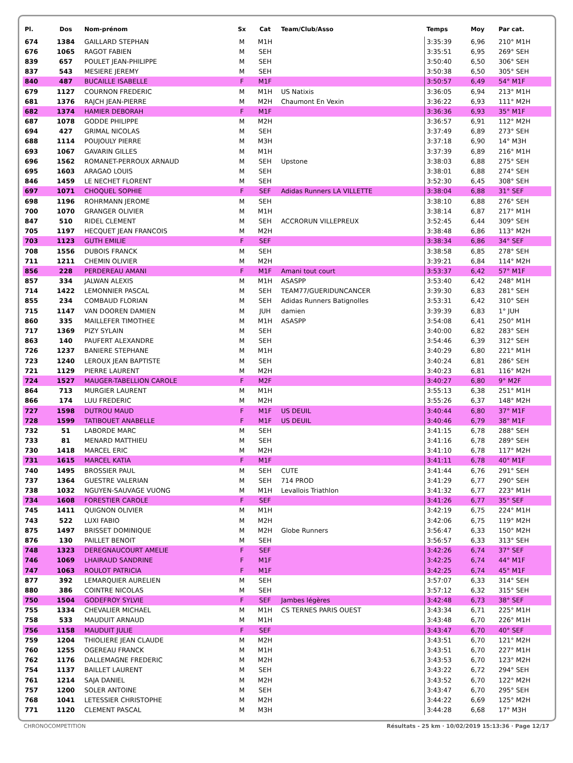| Pl. | Dos | Nom-prénom | Sx | Cat | Team/Club/Asso | Temps | Moy | Par cat. |
| --- | --- | --- | --- | --- | --- | --- | --- | --- |
| 674 | 1384 | GAILLARD STEPHAN | M | M1H | | 3:35:39 | 6,96 | 210° M1H |
| 676 | 1065 | RAGOT FABIEN | M | SEH | | 3:35:51 | 6,95 | 269° SEH |
| 839 | 657 | POULET JEAN-PHILIPPE | M | SEH | | 3:50:40 | 6,50 | 306° SEH |
| 837 | 543 | MESIERE JEREMY | M | SEH | | 3:50:38 | 6,50 | 305° SEH |
| 840 | 487 | BUCAILLE ISABELLE | F | M1F | | 3:50:57 | 6,49 | 54° M1F |
| 679 | 1127 | COURNON FREDERIC | M | M1H | US Natixis | 3:36:05 | 6,94 | 213° M1H |
| 681 | 1376 | RAJCH JEAN-PIERRE | M | M2H | Chaumont En Vexin | 3:36:22 | 6,93 | 111° M2H |
| 682 | 1374 | HAMIER DEBORAH | F | M1F | | 3:36:36 | 6,93 | 35° M1F |
| 687 | 1078 | GODDE PHILIPPE | M | M2H | | 3:36:57 | 6,91 | 112° M2H |
| 694 | 427 | GRIMAL NICOLAS | M | SEH | | 3:37:49 | 6,89 | 273° SEH |
| 688 | 1114 | POUJOULY PIERRE | M | M3H | | 3:37:18 | 6,90 | 14° M3H |
| 693 | 1067 | GAVARIN GILLES | M | M1H | | 3:37:39 | 6,89 | 216° M1H |
| 696 | 1562 | ROMANET-PERROUX ARNAUD | M | SEH | Upstone | 3:38:03 | 6,88 | 275° SEH |
| 695 | 1603 | ARAGAO LOUIS | M | SEH | | 3:38:01 | 6,88 | 274° SEH |
| 846 | 1459 | LE NECHET FLORENT | M | SEH | | 3:52:30 | 6,45 | 308° SEH |
| 697 | 1071 | CHOQUEL SOPHIE | F | SEF | Adidas Runners LA VILLETTE | 3:38:04 | 6,88 | 31° SEF |
| 698 | 1196 | ROHRMANN JEROME | M | SEH | | 3:38:10 | 6,88 | 276° SEH |
| 700 | 1070 | GRANGER OLIVIER | M | M1H | | 3:38:14 | 6,87 | 217° M1H |
| 847 | 510 | RIDEL CLEMENT | M | SEH | ACCRORUN VILLEPREUX | 3:52:45 | 6,44 | 309° SEH |
| 705 | 1197 | HECQUET JEAN FRANCOIS | M | M2H | | 3:38:48 | 6,86 | 113° M2H |
| 703 | 1123 | GUTH EMILIE | F | SEF | | 3:38:34 | 6,86 | 34° SEF |
| 708 | 1556 | DUBOIS FRANCK | M | SEH | | 3:38:58 | 6,85 | 278° SEH |
| 711 | 1211 | CHEMIN OLIVIER | M | M2H | | 3:39:21 | 6,84 | 114° M2H |
| 856 | 228 | PERDEREAU AMANI | F | M1F | Amani tout court | 3:53:37 | 6,42 | 57° M1F |
| 857 | 334 | JALWAN ALEXIS | M | M1H | ASASPP | 3:53:40 | 6,42 | 248° M1H |
| 714 | 1422 | LEMONNIER PASCAL | M | SEH | TEAM77/GUERIDUNCANCER | 3:39:30 | 6,83 | 281° SEH |
| 855 | 234 | COMBAUD FLORIAN | M | SEH | Adidas Runners Batignolles | 3:53:31 | 6,42 | 310° SEH |
| 715 | 1147 | VAN DOOREN DAMIEN | M | JUH | damien | 3:39:39 | 6,83 | 1° JUH |
| 860 | 335 | MAILLEFER TIMOTHEE | M | M1H | ASASPP | 3:54:08 | 6,41 | 250° M1H |
| 717 | 1369 | PIZY SYLAIN | M | SEH | | 3:40:00 | 6,82 | 283° SEH |
| 863 | 140 | PAUFERT ALEXANDRE | M | SEH | | 3:54:46 | 6,39 | 312° SEH |
| 726 | 1237 | BANIERE STEPHANE | M | M1H | | 3:40:29 | 6,80 | 221° M1H |
| 723 | 1240 | LEROUX JEAN BAPTISTE | M | SEH | | 3:40:24 | 6,81 | 286° SEH |
| 721 | 1129 | PIERRE LAURENT | M | M2H | | 3:40:23 | 6,81 | 116° M2H |
| 724 | 1527 | MAUGER-TABELLION CAROLE | F | M2F | | 3:40:27 | 6,80 | 9° M2F |
| 864 | 713 | MURGIER LAURENT | M | M1H | | 3:55:13 | 6,38 | 251° M1H |
| 866 | 174 | LUU FREDERIC | M | M2H | | 3:55:26 | 6,37 | 148° M2H |
| 727 | 1598 | DUTROU MAUD | F | M1F | US DEUIL | 3:40:44 | 6,80 | 37° M1F |
| 728 | 1599 | TATIBOUET ANABELLE | F | M1F | US DEUIL | 3:40:46 | 6,79 | 38° M1F |
| 732 | 51 | LABORDE MARC | M | SEH | | 3:41:15 | 6,78 | 288° SEH |
| 733 | 81 | MENARD MATTHIEU | M | SEH | | 3:41:16 | 6,78 | 289° SEH |
| 730 | 1418 | MARCEL ERIC | M | M2H | | 3:41:10 | 6,78 | 117° M2H |
| 731 | 1615 | MARCEL KATIA | F | M1F | | 3:41:11 | 6,78 | 40° M1F |
| 740 | 1495 | BROSSIER PAUL | M | SEH | CUTE | 3:41:44 | 6,76 | 291° SEH |
| 737 | 1364 | GUESTRE VALERIAN | M | SEH | 714 PROD | 3:41:29 | 6,77 | 290° SEH |
| 738 | 1032 | NGUYEN-SAUVAGE VUONG | M | M1H | Levallois Triathlon | 3:41:32 | 6,77 | 223° M1H |
| 734 | 1608 | FORESTIER CAROLE | F | SEF | | 3:41:26 | 6,77 | 35° SEF |
| 745 | 1411 | QUIGNON OLIVIER | M | M1H | | 3:42:19 | 6,75 | 224° M1H |
| 743 | 522 | LUXI FABIO | M | M2H | | 3:42:06 | 6,75 | 119° M2H |
| 875 | 1497 | BRISSET DOMINIQUE | M | M2H | Globe Runners | 3:56:47 | 6,33 | 150° M2H |
| 876 | 130 | PAILLET BENOIT | M | SEH | | 3:56:57 | 6,33 | 313° SEH |
| 748 | 1323 | DEREGNAUCOURT AMELIE | F | SEF | | 3:42:26 | 6,74 | 37° SEF |
| 746 | 1069 | LHAIRAUD SANDRINE | F | M1F | | 3:42:25 | 6,74 | 44° M1F |
| 747 | 1063 | ROULOT PATRICIA | F | M1F | | 3:42:25 | 6,74 | 45° M1F |
| 877 | 392 | LEMARQUIER AURELIEN | M | SEH | | 3:57:07 | 6,33 | 314° SEH |
| 880 | 386 | COINTRE NICOLAS | M | SEH | | 3:57:12 | 6,32 | 315° SEH |
| 750 | 1504 | GODEFROY SYLVIE | F | SEF | Jambes légères | 3:42:48 | 6,73 | 38° SEF |
| 755 | 1334 | CHEVALIER MICHAEL | M | M1H | CS TERNES PARIS OUEST | 3:43:34 | 6,71 | 225° M1H |
| 758 | 533 | MAUDUIT ARNAUD | M | M1H | | 3:43:48 | 6,70 | 226° M1H |
| 756 | 1158 | MAUDUIT JULIE | F | SEF | | 3:43:47 | 6,70 | 40° SEF |
| 759 | 1204 | THIOLIERE JEAN CLAUDE | M | M2H | | 3:43:51 | 6,70 | 121° M2H |
| 760 | 1255 | OGEREAU FRANCK | M | M1H | | 3:43:51 | 6,70 | 227° M1H |
| 762 | 1176 | DALLEMAGNE FREDERIC | M | M2H | | 3:43:53 | 6,70 | 123° M2H |
| 754 | 1137 | BAILLET LAURENT | M | SEH | | 3:43:22 | 6,72 | 294° SEH |
| 761 | 1214 | SAJA DANIEL | M | M2H | | 3:43:52 | 6,70 | 122° M2H |
| 757 | 1200 | SOLER ANTOINE | M | SEH | | 3:43:47 | 6,70 | 295° SEH |
| 768 | 1041 | LETESSIER CHRISTOPHE | M | M2H | | 3:44:22 | 6,69 | 125° M2H |
| 771 | 1120 | CLEMENT PASCAL | M | M3H | | 3:44:28 | 6,68 | 17° M3H |
CHRONOCOMPETITION Résultats - 25 km · 10/02/2019 15:13:36 · Page 12/17